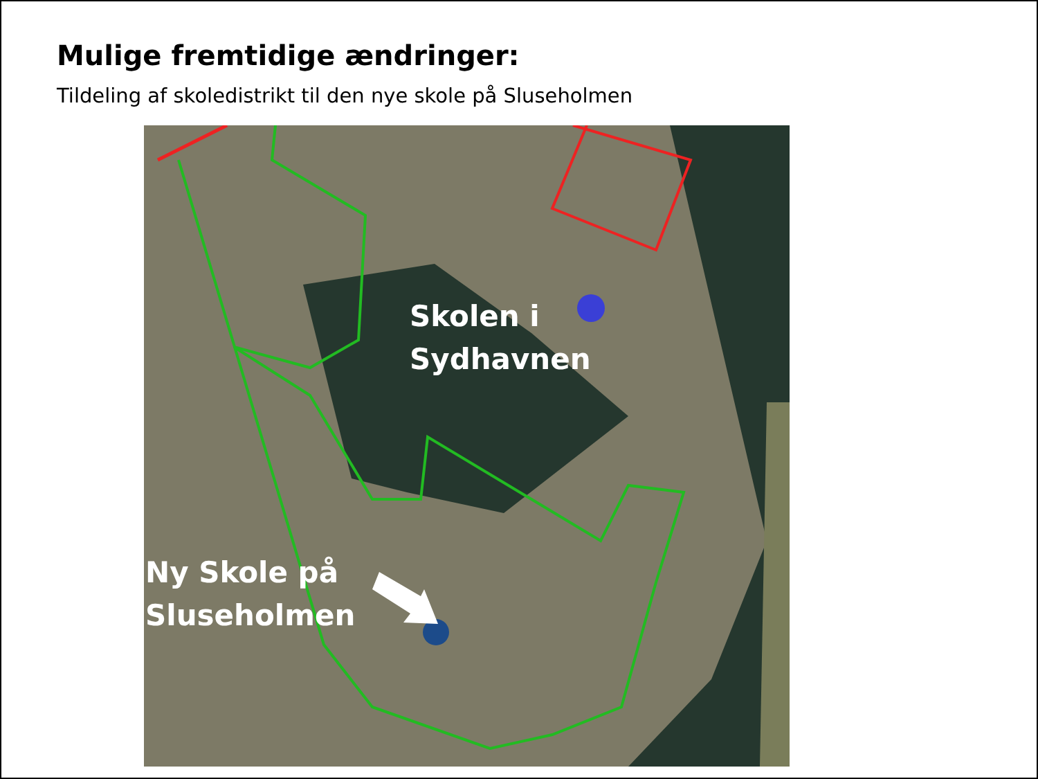Mulige fremtidige ændringer:
Tildeling af skoledistrikt til den nye skole på Sluseholmen
Skolen i
Sydhavnen
Ny Skole på
Sluseholmen